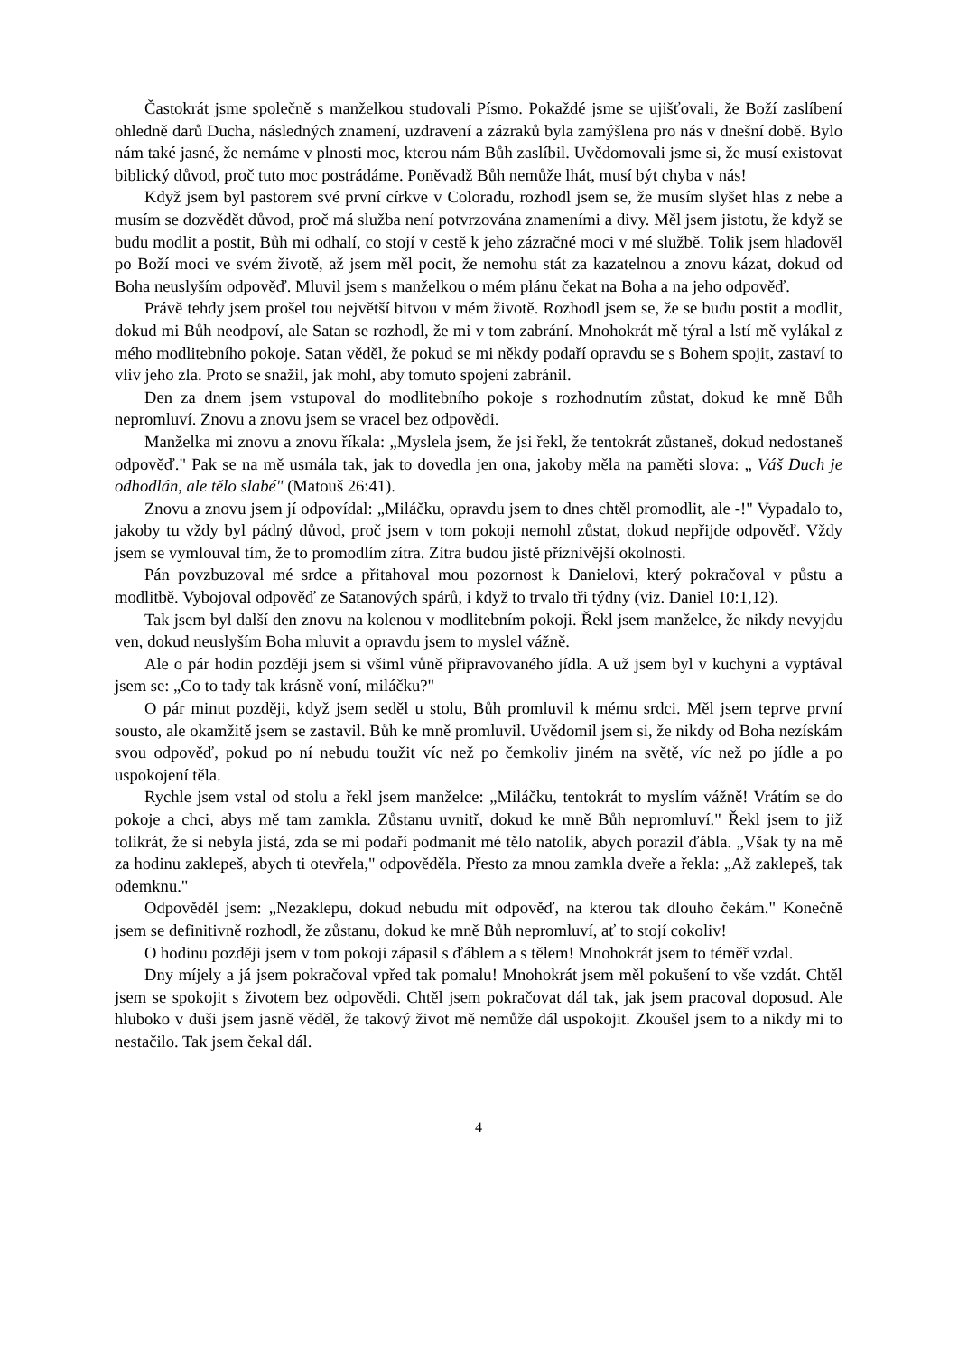Častokrát jsme společně s manželkou studovali Písmo. Pokaždé jsme se ujišťovali, že Boží zaslíbení ohledně darů Ducha, následných znamení, uzdravení a zázraků byla zamýšlena pro nás v dnešní době. Bylo nám také jasné, že nemáme v plnosti moc, kterou nám Bůh zaslíbil. Uvědomovali jsme si, že musí existovat biblický důvod, proč tuto moc postrádáme. Poněvadž Bůh nemůže lhát, musí být chyba v nás!
Když jsem byl pastorem své první církve v Coloradu, rozhodl jsem se, že musím slyšet hlas z nebe a musím se dozvědět důvod, proč má služba není potvrzována znameními a divy. Měl jsem jistotu, že když se budu modlit a postit, Bůh mi odhalí, co stojí v cestě k jeho zázračné moci v mé službě. Tolik jsem hladověl po Boží moci ve svém životě, až jsem měl pocit, že nemohu stát za kazatelnou a znovu kázat, dokud od Boha neuslyším odpověď. Mluvil jsem s manželkou o mém plánu čekat na Boha a na jeho odpověď.
Právě tehdy jsem prošel tou největší bitvou v mém životě. Rozhodl jsem se, že se budu postit a modlit, dokud mi Bůh neodpoví, ale Satan se rozhodl, že mi v tom zabrání. Mnohokrát mě týral a lstí mě vylákal z mého modlitebního pokoje. Satan věděl, že pokud se mi někdy podaří opravdu se s Bohem spojit, zastaví to vliv jeho zla. Proto se snažil, jak mohl, aby tomuto spojení zabránil.
Den za dnem jsem vstupoval do modlitebního pokoje s rozhodnutím zůstat, dokud ke mně Bůh nepromluví. Znovu a znovu jsem se vracel bez odpovědi.
Manželka mi znovu a znovu říkala: „Myslela jsem, že jsi řekl, že tentokrát zůstaneš, dokud nedostaneš odpověď." Pak se na mě usmála tak, jak to dovedla jen ona, jakoby měla na paměti slova: „ Váš Duch je odhodlán, ale tělo slabé" (Matouš 26:41).
Znovu a znovu jsem jí odpovídal: „Miláčku, opravdu jsem to dnes chtěl promodlit, ale -!" Vypadalo to, jakoby tu vždy byl pádný důvod, proč jsem v tom pokoji nemohl zůstat, dokud nepřijde odpověď. Vždy jsem se vymlouval tím, že to promodlím zítra. Zítra budou jistě příznivější okolnosti.
Pán povzbuzoval mé srdce a přitahoval mou pozornost k Danielovi, který pokračoval v půstu a modlitbě. Vybojoval odpověď ze Satanových spárů, i když to trvalo tři týdny (viz. Daniel 10:1,12).
Tak jsem byl další den znovu na kolenou v modlitebním pokoji. Řekl jsem manželce, že nikdy nevyjdu ven, dokud neuslyším Boha mluvit a opravdu jsem to myslel vážně.
Ale o pár hodin později jsem si všiml vůně připravovaného jídla. A už jsem byl v kuchyni a vyptával jsem se: „Co to tady tak krásně voní, miláčku?"
O pár minut později, když jsem seděl u stolu, Bůh promluvil k mému srdci. Měl jsem teprve první sousto, ale okamžitě jsem se zastavil. Bůh ke mně promluvil. Uvědomil jsem si, že nikdy od Boha nezískám svou odpověď, pokud po ní nebudu toužit víc než po čemkoliv jiném na světě, víc než po jídle a po uspokojení těla.
Rychle jsem vstal od stolu a řekl jsem manželce: „Miláčku, tentokrát to myslím vážně! Vrátím se do pokoje a chci, abys mě tam zamkla. Zůstanu uvnitř, dokud ke mně Bůh nepromluví." Řekl jsem to již tolikrát, že si nebyla jistá, zda se mi podaří podmanit mé tělo natolik, abych porazil ďábla. „Však ty na mě za hodinu zaklepeš, abych ti otevřela," odpověděla. Přesto za mnou zamkla dveře a řekla: „Až zaklepeš, tak odemknu."
Odpověděl jsem: „Nezaklepu, dokud nebudu mít odpověď, na kterou tak dlouho čekám." Konečně jsem se definitivně rozhodl, že zůstanu, dokud ke mně Bůh nepromluví, ať to stojí cokoliv!
O hodinu později jsem v tom pokoji zápasil s ďáblem a s tělem! Mnohokrát jsem to téměř vzdal.
Dny míjely a já jsem pokračoval vpřed tak pomalu! Mnohokrát jsem měl pokušení to vše vzdát. Chtěl jsem se spokojit s životem bez odpovědi. Chtěl jsem pokračovat dál tak, jak jsem pracoval doposud. Ale hluboko v duši jsem jasně věděl, že takový život mě nemůže dál uspokojit. Zkoušel jsem to a nikdy mi to nestačilo. Tak jsem čekal dál.
4